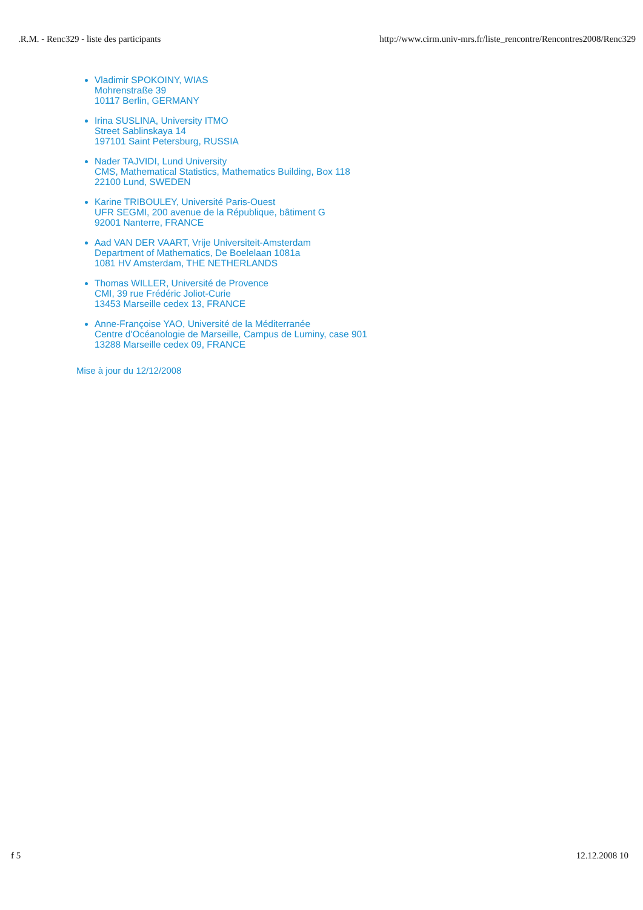.R.M. - Renc329 - liste des participants http://www.cirm.univ-mrs.fr/liste_rencontre/Rencontres2008/Renc329
Vladimir SPOKOINY, WIAS
Mohrenstraße 39
10117 Berlin, GERMANY
Irina SUSLINA, University ITMO
Street Sablinskaya 14
197101 Saint Petersburg, RUSSIA
Nader TAJVIDI, Lund University
CMS, Mathematical Statistics, Mathematics Building, Box 118
22100 Lund, SWEDEN
Karine TRIBOULEY, Université Paris-Ouest
UFR SEGMI, 200 avenue de la République, bâtiment G
92001 Nanterre, FRANCE
Aad VAN DER VAART, Vrije Universiteit-Amsterdam
Department of Mathematics, De Boelelaan 1081a
1081 HV Amsterdam, THE NETHERLANDS
Thomas WILLER, Université de Provence
CMI, 39 rue Frédéric Joliot-Curie
13453 Marseille cedex 13, FRANCE
Anne-Françoise YAO, Université de la Méditerranée
Centre d'Océanologie de Marseille, Campus de Luminy, case 901
13288 Marseille cedex 09, FRANCE
Mise à jour du 12/12/2008
f 5 12.12.2008 10